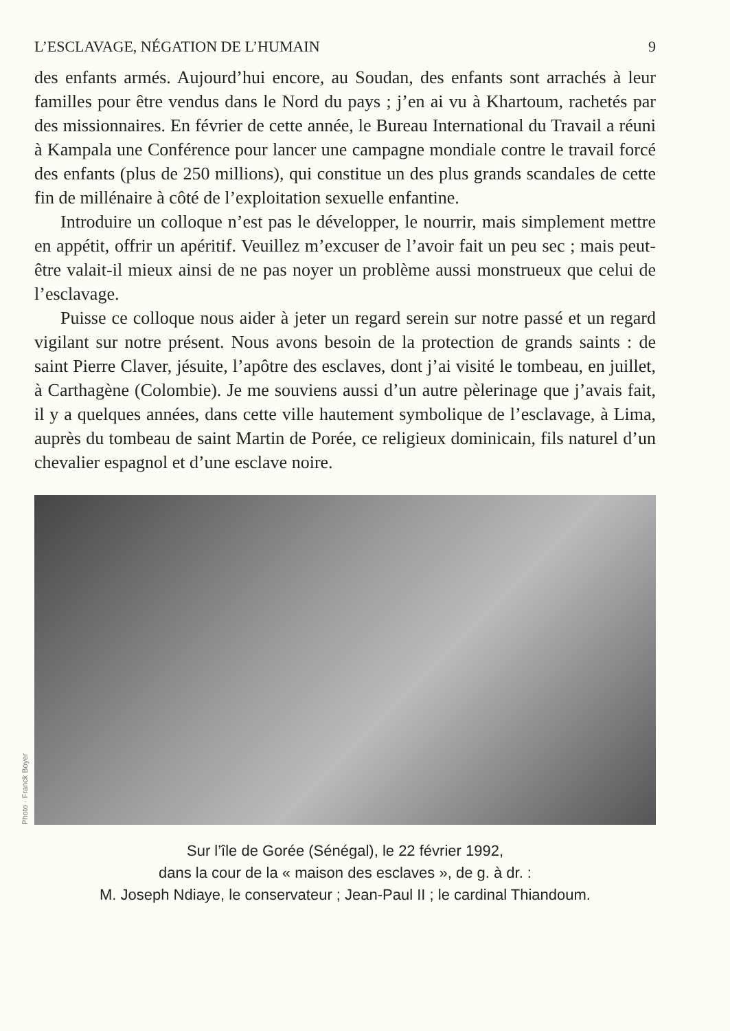L’ESCLAVAGE, NÉGATION DE L’HUMAIN 9
des enfants armés. Aujourd’hui encore, au Soudan, des enfants sont arrachés à leur familles pour être vendus dans le Nord du pays ; j’en ai vu à Khartoum, rachetés par des missionnaires. En février de cette année, le Bureau International du Travail a réuni à Kampala une Conférence pour lancer une campagne mondiale contre le travail forcé des enfants (plus de 250 millions), qui constitue un des plus grands scandales de cette fin de millénaire à côté de l’exploitation sexuelle enfantine.
Introduire un colloque n’est pas le développer, le nourrir, mais simplement mettre en appétit, offrir un apéritif. Veuillez m’excuser de l’avoir fait un peu sec ; mais peut-être valait-il mieux ainsi de ne pas noyer un problème aussi monstrueux que celui de l’esclavage.
Puisse ce colloque nous aider à jeter un regard serein sur notre passé et un regard vigilant sur notre présent. Nous avons besoin de la protection de grands saints : de saint Pierre Claver, jésuite, l’apôtre des esclaves, dont j’ai visité le tombeau, en juillet, à Carthagène (Colombie). Je me souviens aussi d’un autre pèlerinage que j’avais fait, il y a quelques années, dans cette ville hautement symbolique de l’esclavage, à Lima, auprès du tombeau de saint Martin de Porée, ce religieux dominicain, fils naturel d’un chevalier espagnol et d’une esclave noire.
Photo · Franck Boyer
Sur l’île de Gorée (Sénégal), le 22 février 1992,
dans la cour de la « maison des esclaves », de g. à dr. :
M. Joseph Ndiaye, le conservateur ; Jean-Paul II ; le cardinal Thiandoum.